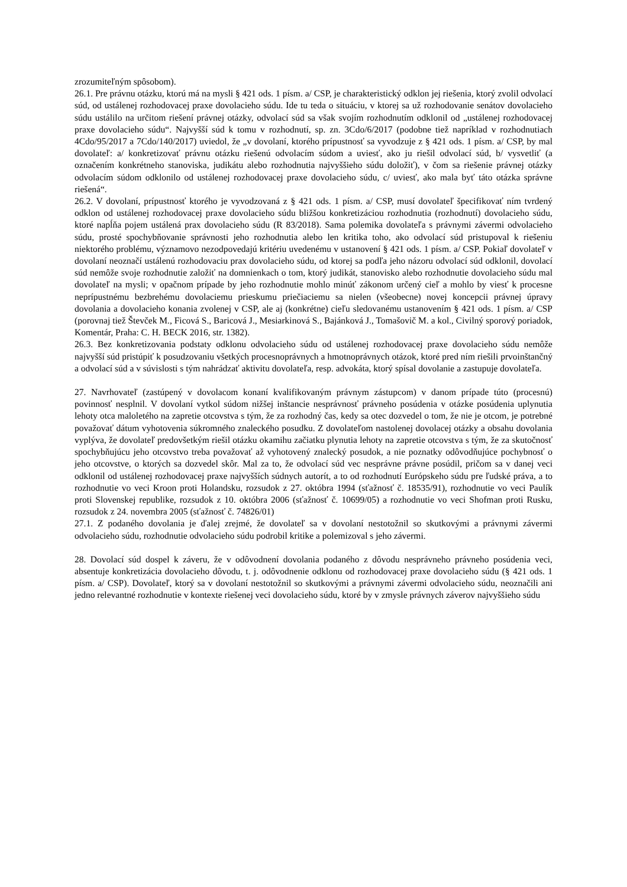zrozumiteľným spôsobom).
26.1. Pre právnu otázku, ktorú má na mysli § 421 ods. 1 písm. a/ CSP, je charakteristický odklon jej riešenia, ktorý zvolil odvolací súd, od ustálenej rozhodovacej praxe dovolacieho súdu. Ide tu teda o situáciu, v ktorej sa už rozhodovanie senátov dovolacieho súdu ustálilo na určitom riešení právnej otázky, odvolací súd sa však svojím rozhodnutím odklonil od „ustálenej rozhodovacej praxe dovolacieho súdu“. Najvyšší súd k tomu v rozhodnutí, sp. zn. 3Cdo/6/2017 (podobne tiež napríklad v rozhodnutiach 4Cdo/95/2017 a 7Cdo/140/2017) uviedol, že „v dovolaní, ktorého prípustnosť sa vyvodzuje z § 421 ods. 1 písm. a/ CSP, by mal dovolateľ: a/ konkretizovať právnu otázku riešenú odvolacím súdom a uviesť, ako ju riešil odvolací súd, b/ vysvetliť (a označením konkrétneho stanoviska, judikátu alebo rozhodnutia najvyššieho súdu doložiť), v čom sa riešenie právnej otázky odvolacím súdom odklonilo od ustálenej rozhodovacej praxe dovolacieho súdu, c/ uviesť, ako mala byť táto otázka správne riešená“.
26.2. V dovolaní, prípustnosť ktorého je vyvodzovaná z § 421 ods. 1 písm. a/ CSP, musí dovolateľ špecifikovať ním tvrdený odklon od ustálenej rozhodovacej praxe dovolacieho súdu bližšou konkretizáciou rozhodnutia (rozhodnutí) dovolacieho súdu, ktoré napĺňa pojem ustálená prax dovolacieho súdu (R 83/2018). Sama polemika dovolateľa s právnymi závermi odvolacieho súdu, prosté spochybňovanie správnosti jeho rozhodnutia alebo len kritika toho, ako odvolací súd pristupoval k riešeniu niektorého problému, významovo nezodpovedajú kritériu uvedenému v ustanovení § 421 ods. 1 písm. a/ CSP. Pokiaľ dovolateľ v dovolaní neoznačí ustálenú rozhodovaciu prax dovolacieho súdu, od ktorej sa podľa jeho názoru odvolací súd odklonil, dovolací súd nemôže svoje rozhodnutie založiť na domnienkach o tom, ktorý judikát, stanovisko alebo rozhodnutie dovolacieho súdu mal dovolateľ na mysli; v opačnom prípade by jeho rozhodnutie mohlo minúť zákonom určený cieľ a mohlo by viesť k procesne neprípustnému bezbrehému dovolaciemu prieskumu priečiaciemu sa nielen (všeobecne) novej koncepcii právnej úpravy dovolania a dovolacieho konania zvolenej v CSP, ale aj (konkrétne) cieľu sledovanému ustanovením § 421 ods. 1 písm. a/ CSP (porovnaj tiež Števček M., Ficová S., Baricová J., Mesiarkinová S., Bajánková J., Tomašovič M. a kol., Civilný sporový poriadok, Komentár, Praha: C. H. BECK 2016, str. 1382).
26.3. Bez konkretizovania podstaty odklonu odvolacieho súdu od ustálenej rozhodovacej praxe dovolacieho súdu nemôže najvyšší súd pristúpiť k posudzovaniu všetkých procesnoprávnych a hmotnoprávnych otázok, ktoré pred ním riešili prvoinštančný a odvolací súd a v súvislosti s tým nahrádzať aktivitu dovolateľa, resp. advokáta, ktorý spísal dovolanie a zastupuje dovolateľa.
27. Navrhovateľ (zastúpený v dovolacom konaní kvalifikovaným právnym zástupcom) v danom prípade túto (procesnú) povinnosť nesplnil. V dovolaní vytkol súdom nižšej inštancie nesprávnosť právneho posúdenia v otázke posúdenia uplynutia lehoty otca maloletého na zapretie otcovstva s tým, že za rozhodný čas, kedy sa otec dozvedel o tom, že nie je otcom, je potrebné považovať dátum vyhotovenia súkromného znaleckého posudku. Z dovolateľom nastolenej dovolacej otázky a obsahu dovolania vyplýva, že dovolateľ predovšetkým riešil otázku okamihu začiatku plynutia lehoty na zapretie otcovstva s tým, že za skutočnosť spochybňujúcu jeho otcovstvo treba považovať až vyhotovený znalecký posudok, a nie poznatky odôvodňujúce pochybnosť o jeho otcovstve, o ktorých sa dozvedel skôr. Mal za to, že odvolací súd vec nesprávne právne posúdil, pričom sa v danej veci odklonil od ustálenej rozhodovacej praxe najvyšších súdnych autorít, a to od rozhodnutí Európskeho súdu pre ľudské práva, a to rozhodnutie vo veci Kroon proti Holandsku, rozsudok z 27. októbra 1994 (sťažnosť č. 18535/91), rozhodnutie vo veci Paulík proti Slovenskej republike, rozsudok z 10. októbra 2006 (sťažnosť č. 10699/05) a rozhodnutie vo veci Shofman proti Rusku, rozsudok z 24. novembra 2005 (sťažnosť č. 74826/01)
27.1. Z podaného dovolania je ďalej zrejmé, že dovolateľ sa v dovolaní nestotožnil so skutkovými a právnymi závermi odvolacieho súdu, rozhodnutie odvolacieho súdu podrobil kritike a polemizoval s jeho závermi.
28. Dovolací súd dospel k záveru, že v odôvodnení dovolania podaného z dôvodu nesprávneho právneho posúdenia veci, absentuje konkretizácia dovolacieho dôvodu, t. j. odôvodnenie odklonu od rozhodovacej praxe dovolacieho súdu (§ 421 ods. 1 písm. a/ CSP). Dovolateľ, ktorý sa v dovolaní nestotožnil so skutkovými a právnymi závermi odvolacieho súdu, neoznačili ani jedno relevantné rozhodnutie v kontexte riešenej veci dovolacieho súdu, ktoré by v zmysle právnych záverov najvyššieho súdu